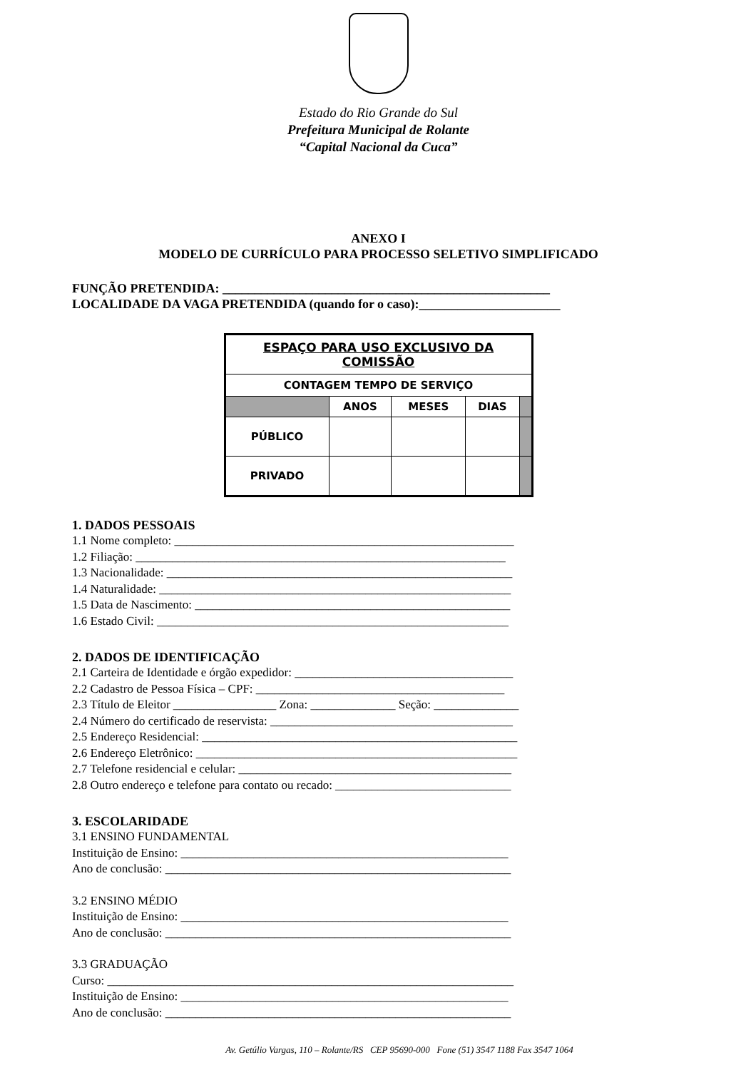Estado do Rio Grande do Sul
Prefeitura Municipal de Rolante
“Capital Nacional da Cuca”
ANEXO I
MODELO DE CURRÍCULO PARA PROCESSO SELETIVO SIMPLIFICADO
FUNÇÃO PRETENDIDA: ___________________________________________________
LOCALIDADE DA VAGA PRETENDIDA (quando for o caso):______________________
| ESPAÇO PARA USO EXCLUSIVO DA COMISSÃO | | | | |
| CONTAGEM TEMPO DE SERVIÇO | | | | |
| | ANOS | MESES | DIAS | |
| PÚBLICO | | | | |
| PRIVADO | | | | |
1. DADOS PESSOAIS
1.1 Nome completo: ________________________________________________________
1.2 Filiação: _____________________________________________________________
1.3 Nacionalidade: _________________________________________________________
1.4 Naturalidade: __________________________________________________________
1.5 Data de Nascimento: ____________________________________________________
1.6 Estado Civil: __________________________________________________________
2. DADOS DE IDENTIFICAÇÃO
2.1 Carteira de Identidade e órgão expedidor: ____________________________________
2.2 Cadastro de Pessoa Física – CPF: _________________________________________
2.3 Título de Eleitor _________________ Zona: ______________ Seção: ______________
2.4 Número do certificado de reservista: ________________________________________
2.5 Endereço Residencial: ____________________________________________________
2.6 Endereço Eletrônico: _____________________________________________________
2.7 Telefone residencial e celular: _____________________________________________
2.8 Outro endereço e telefone para contato ou recado: _____________________________
3. ESCOLARIDADE
3.1 ENSINO FUNDAMENTAL
Instituição de Ensino: ______________________________________________________
Ano de conclusão: _________________________________________________________
3.2 ENSINO MÉDIO
Instituição de Ensino: ______________________________________________________
Ano de conclusão: _________________________________________________________
3.3 GRADUAÇÃO
Curso: ___________________________________________________________________
Instituição de Ensino: ______________________________________________________
Ano de conclusão: _________________________________________________________
Av. Getúlio Vargas, 110 – Rolante/RS CEP 95690-000 Fone (51) 3547 1188 Fax 3547 1064